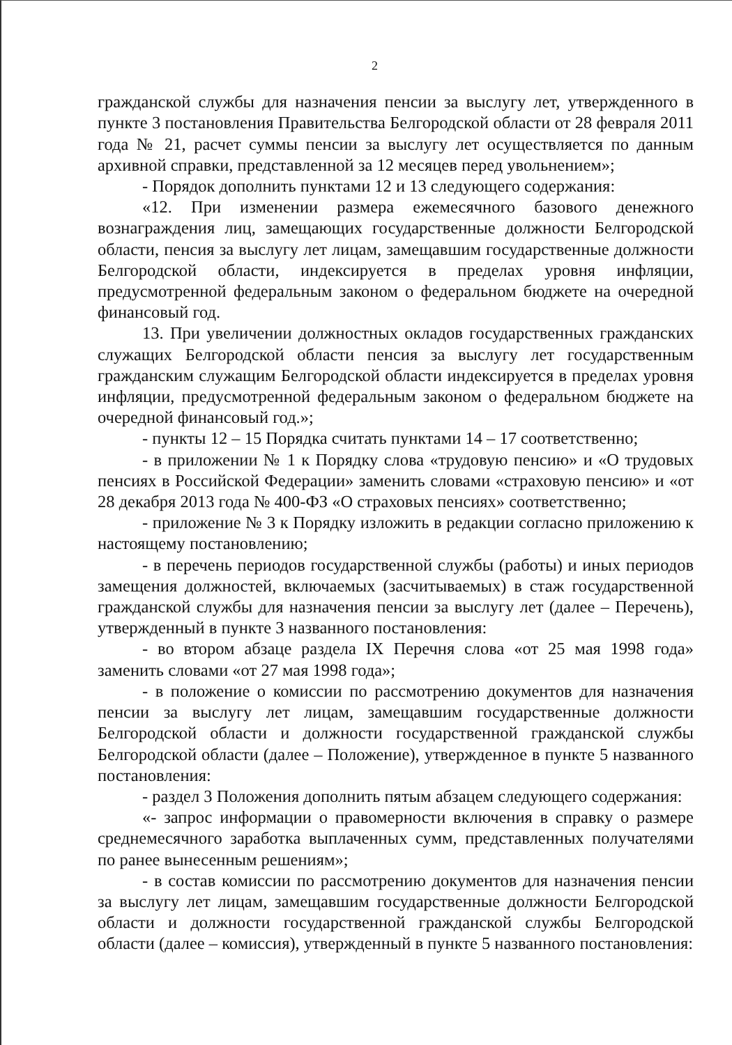2
гражданской службы для назначения пенсии за выслугу лет, утвержденного в пункте 3 постановления Правительства Белгородской области от 28 февраля 2011 года № 21, расчет суммы пенсии за выслугу лет осуществляется по данным архивной справки, представленной за 12 месяцев перед увольнением»;
- Порядок дополнить пунктами 12 и 13 следующего содержания:
«12. При изменении размера ежемесячного базового денежного вознаграждения лиц, замещающих государственные должности Белгородской области, пенсия за выслугу лет лицам, замещавшим государственные должности Белгородской области, индексируется в пределах уровня инфляции, предусмотренной федеральным законом о федеральном бюджете на очередной финансовый год.
13. При увеличении должностных окладов государственных гражданских служащих Белгородской области пенсия за выслугу лет государственным гражданским служащим Белгородской области индексируется в пределах уровня инфляции, предусмотренной федеральным законом о федеральном бюджете на очередной финансовый год.»;
- пункты 12 – 15 Порядка считать пунктами 14 – 17 соответственно;
- в приложении № 1 к Порядку слова «трудовую пенсию» и «О трудовых пенсиях в Российской Федерации» заменить словами «страховую пенсию» и «от 28 декабря 2013 года № 400-ФЗ «О страховых пенсиях» соответственно;
- приложение № 3 к Порядку изложить в редакции согласно приложению к настоящему постановлению;
- в перечень периодов государственной службы (работы) и иных периодов замещения должностей, включаемых (засчитываемых) в стаж государственной гражданской службы для назначения пенсии за выслугу лет (далее – Перечень), утвержденный в пункте 3 названного постановления:
- во втором абзаце раздела IX Перечня слова «от 25 мая 1998 года» заменить словами «от 27 мая 1998 года»;
- в положение о комиссии по рассмотрению документов для назначения пенсии за выслугу лет лицам, замещавшим государственные должности Белгородской области и должности государственной гражданской службы Белгородской области (далее – Положение), утвержденное в пункте 5 названного постановления:
- раздел 3 Положения дополнить пятым абзацем следующего содержания:
«- запрос информации о правомерности включения в справку о размере среднемесячного заработка выплаченных сумм, представленных получателями по ранее вынесенным решениям»;
- в состав комиссии по рассмотрению документов для назначения пенсии за выслугу лет лицам, замещавшим государственные должности Белгородской области и должности государственной гражданской службы Белгородской области (далее – комиссия), утвержденный в пункте 5 названного постановления: